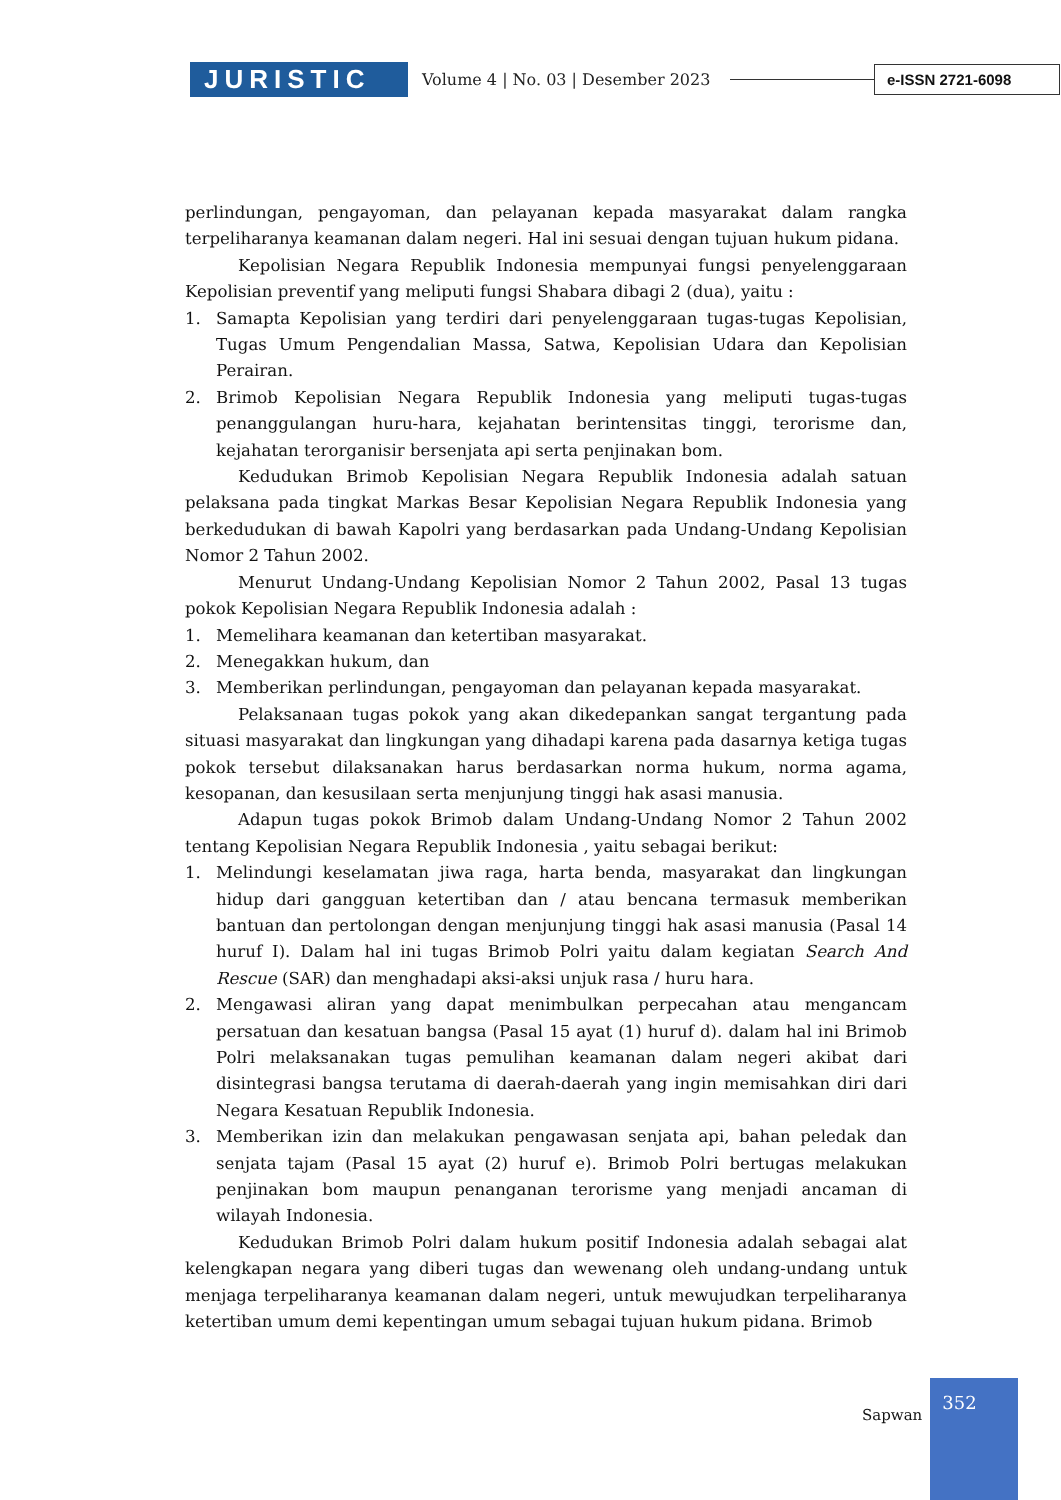JURISTIC
Volume 4 | No. 03 | Desember 2023
e-ISSN 2721-6098
perlindungan, pengayoman, dan pelayanan kepada masyarakat dalam rangka terpeliharanya keamanan dalam negeri. Hal ini sesuai dengan tujuan hukum pidana.
Kepolisian Negara Republik Indonesia mempunyai fungsi penyelenggaraan Kepolisian preventif yang meliputi fungsi Shabara dibagi 2 (dua), yaitu :
1. Samapta Kepolisian yang terdiri dari penyelenggaraan tugas-tugas Kepolisian, Tugas Umum Pengendalian Massa, Satwa, Kepolisian Udara dan Kepolisian Perairan.
2. Brimob Kepolisian Negara Republik Indonesia yang meliputi tugas-tugas penanggulangan huru-hara, kejahatan berintensitas tinggi, terorisme dan, kejahatan terorganisir bersenjata api serta penjinakan bom.
Kedudukan Brimob Kepolisian Negara Republik Indonesia adalah satuan pelaksana pada tingkat Markas Besar Kepolisian Negara Republik Indonesia yang berkedudukan di bawah Kapolri yang berdasarkan pada Undang-Undang Kepolisian Nomor 2 Tahun 2002.
Menurut Undang-Undang Kepolisian Nomor 2 Tahun 2002, Pasal 13 tugas pokok Kepolisian Negara Republik Indonesia adalah :
1. Memelihara keamanan dan ketertiban masyarakat.
2. Menegakkan hukum, dan
3. Memberikan perlindungan, pengayoman dan pelayanan kepada masyarakat.
Pelaksanaan tugas pokok yang akan dikedepankan sangat tergantung pada situasi masyarakat dan lingkungan yang dihadapi karena pada dasarnya ketiga tugas pokok tersebut dilaksanakan harus berdasarkan norma hukum, norma agama, kesopanan, dan kesusilaan serta menjunjung tinggi hak asasi manusia.
Adapun tugas pokok Brimob dalam Undang-Undang Nomor 2 Tahun 2002 tentang Kepolisian Negara Republik Indonesia , yaitu sebagai berikut:
1. Melindungi keselamatan jiwa raga, harta benda, masyarakat dan lingkungan hidup dari gangguan ketertiban dan / atau bencana termasuk memberikan bantuan dan pertolongan dengan menjunjung tinggi hak asasi manusia (Pasal 14 huruf I). Dalam hal ini tugas Brimob Polri yaitu dalam kegiatan Search And Rescue (SAR) dan menghadapi aksi-aksi unjuk rasa / huru hara.
2. Mengawasi aliran yang dapat menimbulkan perpecahan atau mengancam persatuan dan kesatuan bangsa (Pasal 15 ayat (1) huruf d). dalam hal ini Brimob Polri melaksanakan tugas pemulihan keamanan dalam negeri akibat dari disintegrasi bangsa terutama di daerah-daerah yang ingin memisahkan diri dari Negara Kesatuan Republik Indonesia.
3. Memberikan izin dan melakukan pengawasan senjata api, bahan peledak dan senjata tajam (Pasal 15 ayat (2) huruf e). Brimob Polri bertugas melakukan penjinakan bom maupun penanganan terorisme yang menjadi ancaman di wilayah Indonesia.
Kedudukan Brimob Polri dalam hukum positif Indonesia adalah sebagai alat kelengkapan negara yang diberi tugas dan wewenang oleh undang-undang untuk menjaga terpeliharanya keamanan dalam negeri, untuk mewujudkan terpeliharanya ketertiban umum demi kepentingan umum sebagai tujuan hukum pidana. Brimob
Sapwan
352